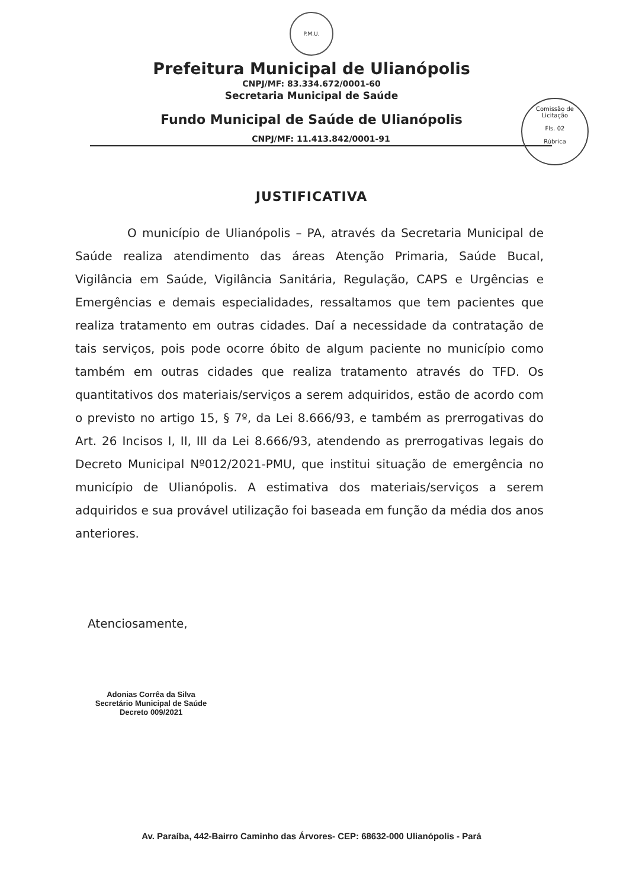P.M.U.
Prefeitura Municipal de Ulianópolis
CNPJ/MF: 83.334.672/0001-60
Secretaria Municipal de Saúde
Fundo Municipal de Saúde de Ulianópolis
CNPJ/MF: 11.413.842/0001-91
Comissão de Licitação
Fls. 02
Rúbrica
JUSTIFICATIVA
O município de Ulianópolis – PA, através da Secretaria Municipal de Saúde realiza atendimento das áreas Atenção Primaria, Saúde Bucal, Vigilância em Saúde, Vigilância Sanitária, Regulação, CAPS e Urgências e Emergências e demais especialidades, ressaltamos que tem pacientes que realiza tratamento em outras cidades. Daí a necessidade da contratação de tais serviços, pois pode ocorre óbito de algum paciente no município como também em outras cidades que realiza tratamento através do TFD. Os quantitativos dos materiais/serviços a serem adquiridos, estão de acordo com o previsto no artigo 15, § 7º, da Lei 8.666/93, e também as prerrogativas do Art. 26 Incisos I, II, III da Lei 8.666/93, atendendo as prerrogativas legais do Decreto Municipal Nº012/2021-PMU, que institui situação de emergência no município de Ulianópolis. A estimativa dos materiais/serviços a serem adquiridos e sua provável utilização foi baseada em função da média dos anos anteriores.
Atenciosamente,
Adonias Corrêa da Silva
Secretário Municipal de Saúde
Decreto 009/2021
Av. Paraíba, 442-Bairro Caminho das Árvores- CEP: 68632-000 Ulianópolis - Pará